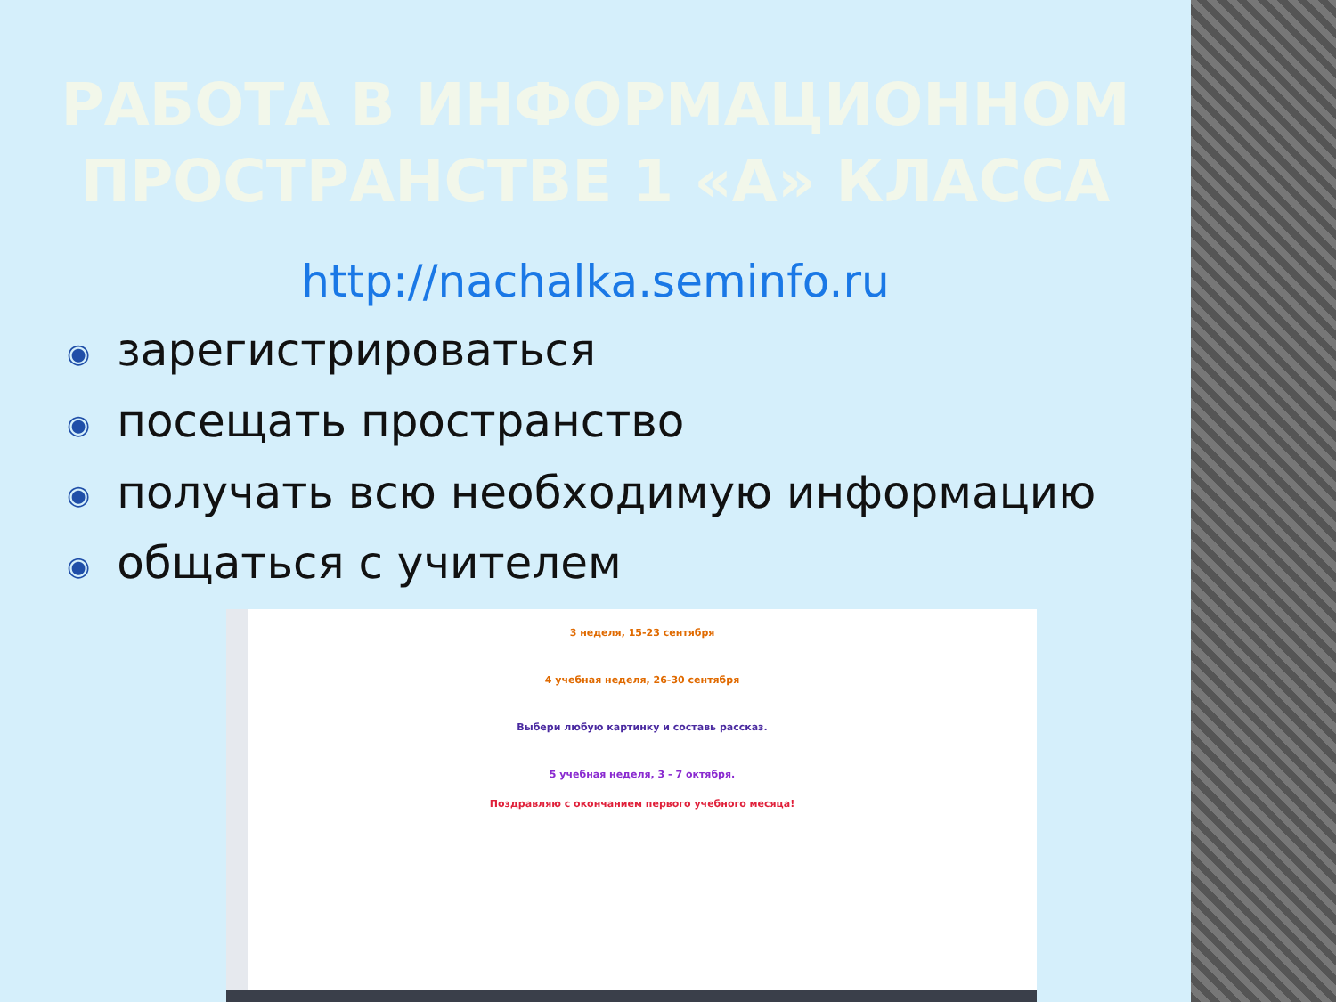РАБОТА В ИНФОРМАЦИОННОМ ПРОСТРАНСТВЕ 1 «А» КЛАССА
http://nachalka.seminfo.ru
◉ зарегистрироваться
◉ посещать пространство
◉ получать всю необходимую информацию
◉ общаться с учителем
3 неделя, 15-23 сентября
4 учебная неделя, 26-30 сентября
Выбери любую картинку и составь рассказ.
5 учебная неделя, 3 - 7 октября.
Поздравляю с окончанием первого учебного месяца!